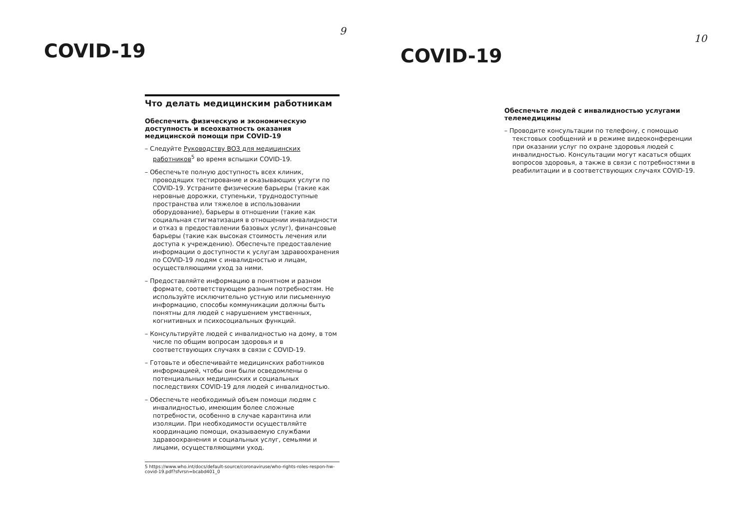9
COVID-19
Что делать медицинским работникам
Обеспечить физическую и экономическую доступность и всеохватность оказания медицинской помощи при COVID-19
– Следуйте Руководству ВОЗ для медицинских работников<sup>5</sup> во время вспышки COVID-19.
– Обеспечьте полную доступность всех клиник, проводящих тестирование и оказывающих услуги по COVID-19. Устраните физические барьеры (такие как неровные дорожки, ступеньки, труднодоступные пространства или тяжелое в использовании оборудование), барьеры в отношении (такие как социальная стигматизация в отношении инвалидности и отказ в предоставлении базовых услуг), финансовые барьеры (такие как высокая стоимость лечения или доступа к учреждению). Обеспечьте предоставление информации о доступности к услугам здравоохранения по COVID-19 людям с инвалидностью и лицам, осуществляющими уход за ними.
– Предоставляйте информацию в понятном и разном формате, соответствующем разным потребностям. Не используйте исключительно устную или письменную информацию, способы коммуникации должны быть понятны для людей с нарушением умственных, когнитивных и психосоциальных функций.
– Консультируйте людей с инвалидностью на дому, в том числе по общим вопросам здоровья и в соответствующих случаях в связи с COVID-19.
– Готовьте и обеспечивайте медицинских работников информацией, чтобы они были осведомлены о потенциальных медицинских и социальных последствиях COVID-19 для людей с инвалидностью.
– Обеспечьте необходимый объем помощи людям с инвалидностью, имеющим более сложные потребности, особенно в случае карантина или изоляции. При необходимости осуществляйте координацию помощи, оказываемую службами здравоохранения и социальных услуг, семьями и лицами, осуществляющими уход.
5 https://www.who.int/docs/default-source/coronaviruse/who-rights-roles-respon-hw-covid-19.pdf?sfvrsn=bcabd401_0
10
COVID-19
Обеспечьте людей с инвалидностью услугами телемедицины
– Проводите консультации по телефону, с помощью текстовых сообщений и в режиме видеоконференции при оказании услуг по охране здоровья людей с инвалидностью. Консультации могут касаться общих вопросов здоровья, а также в связи с потребностями в реабилитации и в соответствующих случаях COVID-19.